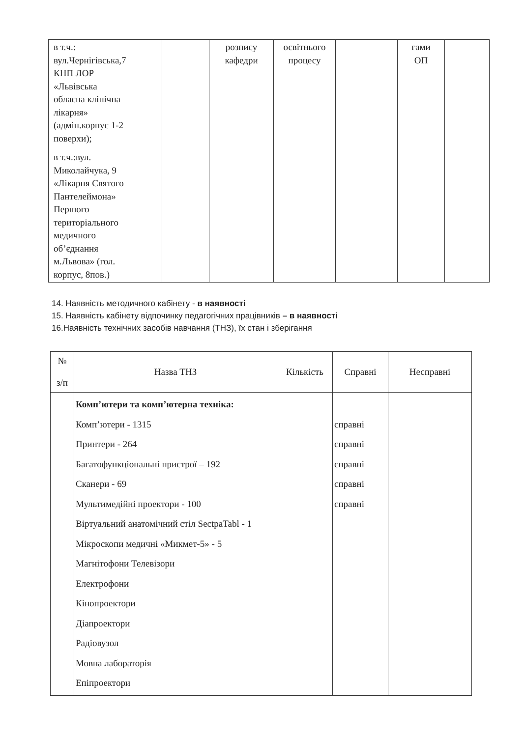| в т.ч.: вул.Чернігівська,7 КНП ЛОР «Львівська обласна клінічна лікарня» (адмін.корпус 1-2 поверхи); в т.ч.:вул. Миколайчука, 9 «Лікарня Святого Пантелеймона» Першого територіального медичного об’єднання м.Львова» (гол. корпус, 8пов.) | | розпису кафедри | освітнього процесу | | гами ОП | |
14. Наявність методичного кабінету - в наявності
15. Наявність кабінету відпочинку педагогічних працівників – в наявності
16.Наявність технічних засобів навчання (ТНЗ), їх стан і зберігання
| № з/п | Назва ТНЗ | Кількість | Справні | Несправні |
| --- | --- | --- | --- | --- |
| | Комп’ютери та комп’ютерна техніка: Комп’ютери - 1315 Принтери - 264 Багатофункціональні пристрої – 192 Сканери - 69 Мультимедійні проектори - 100 Віртуальний анатомічний стіл SectpaTabl - 1 Мікроскопи медичні «Микмет-5» - 5 Магнітофони Телевізори Електрофони Кінопроектори Діапроектори Радіовузол Мовна лабораторія Епіпроектори | | справні справні справні справні справні | |